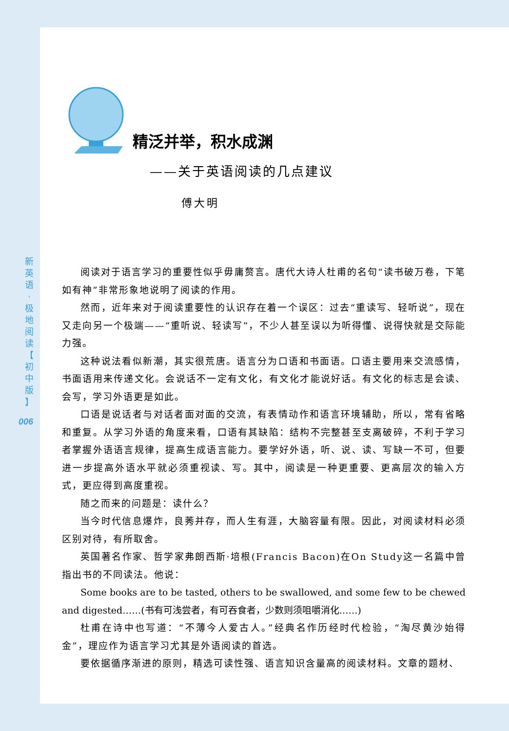新
英
语
·
极
地
阅
读
【
初
中
版
】
006
精泛并举，积水成渊
——关于英语阅读的几点建议
傅大明
阅读对于语言学习的重要性似乎毋庸赘言。唐代大诗人杜甫的名句“读书破万卷，下笔如有神”非常形象地说明了阅读的作用。
然而，近年来对于阅读重要性的认识存在着一个误区：过去“重读写、轻听说”，现在又走向另一个极端——“重听说、轻读写”，不少人甚至误以为听得懂、说得快就是交际能力强。
这种说法看似新潮，其实很荒唐。语言分为口语和书面语。口语主要用来交流感情，书面语用来传递文化。会说话不一定有文化，有文化才能说好话。有文化的标志是会读、会写，学习外语更是如此。
口语是说话者与对话者面对面的交流，有表情动作和语言环境辅助，所以，常有省略和重复。从学习外语的角度来看，口语有其缺陷：结构不完整甚至支离破碎，不利于学习者掌握外语语言规律，提高生成语言能力。要学好外语，听、说、读、写缺一不可，但要进一步提高外语水平就必须重视读、写。其中，阅读是一种更重要、更高层次的输入方式，更应得到高度重视。
随之而来的问题是：读什么？
当今时代信息爆炸，良莠并存，而人生有涯，大脑容量有限。因此，对阅读材料必须区别对待，有所取舍。
英国著名作家、哲学家弗朗西斯·培根(Francis Bacon)在On Study这一名篇中曾指出书的不同读法。他说：
Some books are to be tasted, others to be swallowed, and some few to be chewed and digested……(书有可浅尝者，有可吞食者，少数则须咀嚼消化……)
杜甫在诗中也写道：“不薄今人爱古人。”经典名作历经时代检验，“淘尽黄沙始得金”，理应作为语言学习尤其是外语阅读的首选。
要依据循序渐进的原则，精选可读性强、语言知识含量高的阅读材料。文章的题材、